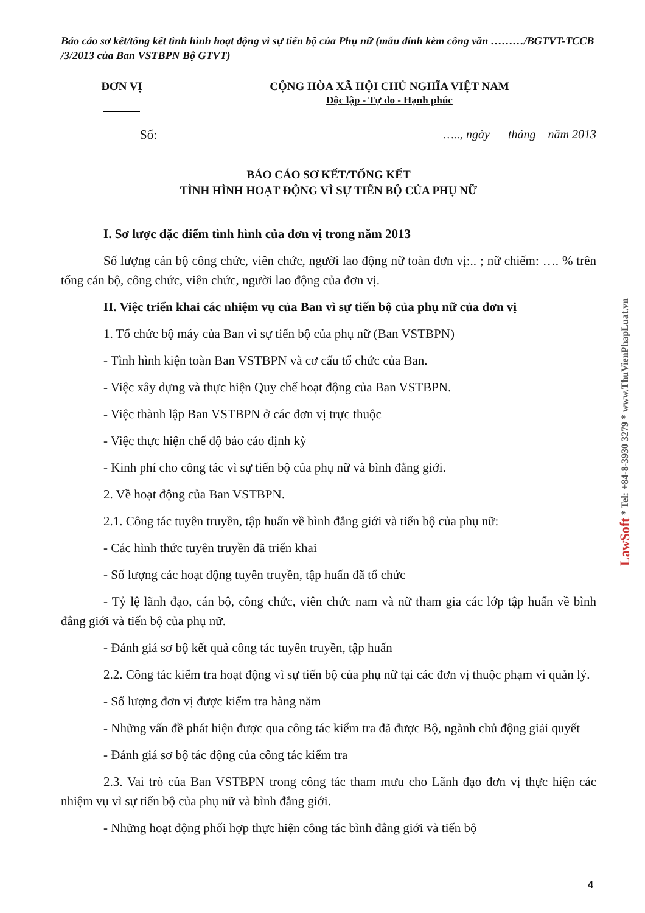Báo cáo sơ kết/tổng kết tình hình hoạt động vì sự tiến bộ của Phụ nữ (mẫu đính kèm công văn ………/BGTVT-TCCB /3/2013 của Ban VSTBPN Bộ GTVT)
ĐƠN VỊ CỘNG HÒA XÃ HỘI CHỦ NGHĨA VIỆT NAM
Độc lập - Tự do - Hạnh phúc
Số: ….., ngày tháng năm 2013
BÁO CÁO SƠ KẾT/TỔNG KẾT
TÌNH HÌNH HOẠT ĐỘNG VÌ SỰ TIẾN BỘ CỦA PHỤ NỮ
I. Sơ lược đặc điểm tình hình của đơn vị trong năm 2013
Số lượng cán bộ công chức, viên chức, người lao động nữ toàn đơn vị:.. ; nữ chiếm: …. % trên tổng cán bộ, công chức, viên chức, người lao động của đơn vị.
II. Việc triển khai các nhiệm vụ của Ban vì sự tiến bộ của phụ nữ của đơn vị
1. Tổ chức bộ máy của Ban vì sự tiến bộ của phụ nữ (Ban VSTBPN)
- Tình hình kiện toàn Ban VSTBPN và cơ cấu tổ chức của Ban.
- Việc xây dựng và thực hiện Quy chế hoạt động của Ban VSTBPN.
- Việc thành lập Ban VSTBPN ở các đơn vị trực thuộc
- Việc thực hiện chế độ báo cáo định kỳ
- Kinh phí cho công tác vì sự tiến bộ của phụ nữ và bình đẳng giới.
2. Về hoạt động của Ban VSTBPN.
2.1. Công tác tuyên truyền, tập huấn về bình đẳng giới và tiến bộ của phụ nữ:
- Các hình thức tuyên truyền đã triển khai
- Số lượng các hoạt động tuyên truyền, tập huấn đã tổ chức
- Tỷ lệ lãnh đạo, cán bộ, công chức, viên chức nam và nữ tham gia các lớp tập huấn về bình đẳng giới và tiến bộ của phụ nữ.
- Đánh giá sơ bộ kết quả công tác tuyên truyền, tập huấn
2.2. Công tác kiểm tra hoạt động vì sự tiến bộ của phụ nữ tại các đơn vị thuộc phạm vi quản lý.
- Số lượng đơn vị được kiểm tra hàng năm
- Những vấn đề phát hiện được qua công tác kiểm tra đã được Bộ, ngành chủ động giải quyết
- Đánh giá sơ bộ tác động của công tác kiểm tra
2.3. Vai trò của Ban VSTBPN trong công tác tham mưu cho Lãnh đạo đơn vị thực hiện các nhiệm vụ vì sự tiến bộ của phụ nữ và bình đẳng giới.
- Những hoạt động phối hợp thực hiện công tác bình đẳng giới và tiến bộ
LawSoft * Tel: +84-8-3930 3279 * www.ThuVienPhapLuat.vn
4